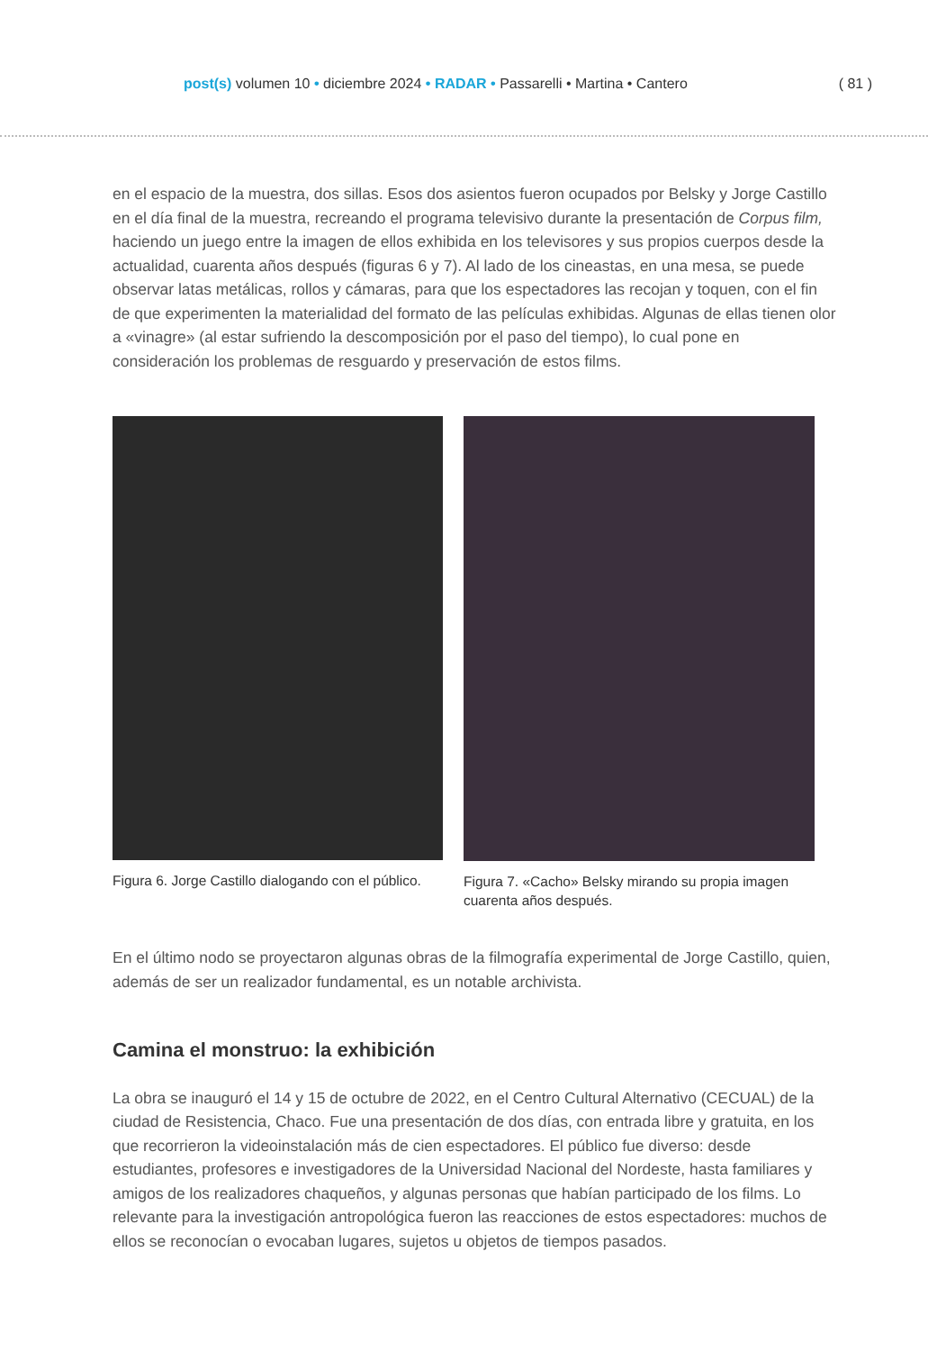post(s) volumen 10 • diciembre 2024 • RADAR • Passarelli • Martina • Cantero
( 81 )
en el espacio de la muestra, dos sillas. Esos dos asientos fueron ocupados por Belsky y Jorge Castillo en el día final de la muestra, recreando el programa televisivo durante la presentación de Corpus film, haciendo un juego entre la imagen de ellos exhibida en los televisores y sus propios cuerpos desde la actualidad, cuarenta años después (figuras 6 y 7). Al lado de los cineastas, en una mesa, se puede observar latas metálicas, rollos y cámaras, para que los espectadores las recojan y toquen, con el fin de que experimenten la materialidad del formato de las películas exhibidas. Algunas de ellas tienen olor a «vinagre» (al estar sufriendo la descomposición por el paso del tiempo), lo cual pone en consideración los problemas de resguardo y preservación de estos films.
Figura 6. Jorge Castillo dialogando con el público.
Figura 7. «Cacho» Belsky mirando su propia imagen cuarenta años después.
En el último nodo se proyectaron algunas obras de la filmografía experimental de Jorge Castillo, quien, además de ser un realizador fundamental, es un notable archivista.
Camina el monstruo: la exhibición
La obra se inauguró el 14 y 15 de octubre de 2022, en el Centro Cultural Alternativo (CECUAL) de la ciudad de Resistencia, Chaco. Fue una presentación de dos días, con entrada libre y gratuita, en los que recorrieron la videoinstalación más de cien espectadores. El público fue diverso: desde estudiantes, profesores e investigadores de la Universidad Nacional del Nordeste, hasta familiares y amigos de los realizadores chaqueños, y algunas personas que habían participado de los films. Lo relevante para la investigación antropológica fueron las reacciones de estos espectadores: muchos de ellos se reconocían o evocaban lugares, sujetos u objetos de tiempos pasados.